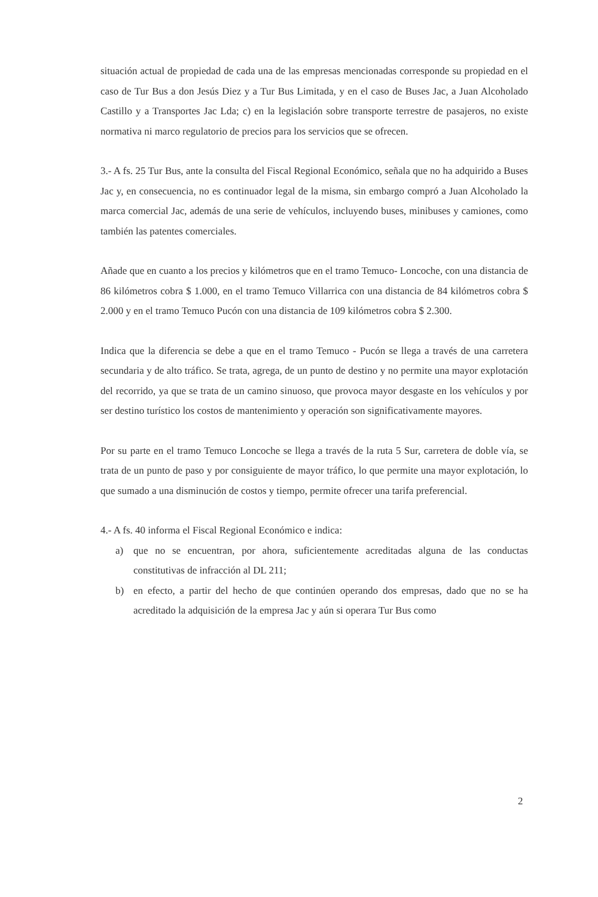situación actual de propiedad de cada una de las empresas mencionadas corresponde su propiedad en el caso de Tur Bus a don Jesús Diez y a Tur Bus Limitada, y en el caso de Buses Jac, a Juan Alcoholado Castillo y a Transportes Jac Lda; c) en la legislación sobre transporte terrestre de pasajeros, no existe normativa ni marco regulatorio de precios para los servicios que se ofrecen.
3.- A fs. 25 Tur Bus, ante la consulta del Fiscal Regional Económico, señala que no ha adquirido a Buses Jac y, en consecuencia, no es continuador legal de la misma, sin embargo compró a Juan Alcoholado la marca comercial Jac, además de una serie de vehículos, incluyendo buses, minibuses y camiones, como también las patentes comerciales.
Añade que en cuanto a los precios y kilómetros que en el tramo Temuco- Loncoche, con una distancia de 86 kilómetros cobra $ 1.000, en el tramo Temuco Villarrica con una distancia de 84 kilómetros cobra $ 2.000 y en el tramo Temuco Pucón con una distancia de 109 kilómetros cobra $ 2.300.
Indica que la diferencia se debe a que en el tramo Temuco - Pucón se llega a través de una carretera secundaria y de alto tráfico. Se trata, agrega, de un punto de destino y no permite una mayor explotación del recorrido, ya que se trata de un camino sinuoso, que provoca mayor desgaste en los vehículos y por ser destino turístico los costos de mantenimiento y operación son significativamente mayores.
Por su parte en el tramo Temuco Loncoche se llega a través de la ruta 5 Sur, carretera de doble vía, se trata de un punto de paso y por consiguiente de mayor tráfico, lo que permite una mayor explotación, lo que sumado a una disminución de costos y tiempo, permite ofrecer una tarifa preferencial.
4.- A fs. 40 informa el Fiscal Regional Económico e indica:
a) que no se encuentran, por ahora, suficientemente acreditadas alguna de las conductas constitutivas de infracción al DL 211;
b) en efecto, a partir del hecho de que continúen operando dos empresas, dado que no se ha acreditado la adquisición de la empresa Jac y aún si operara Tur Bus como
2